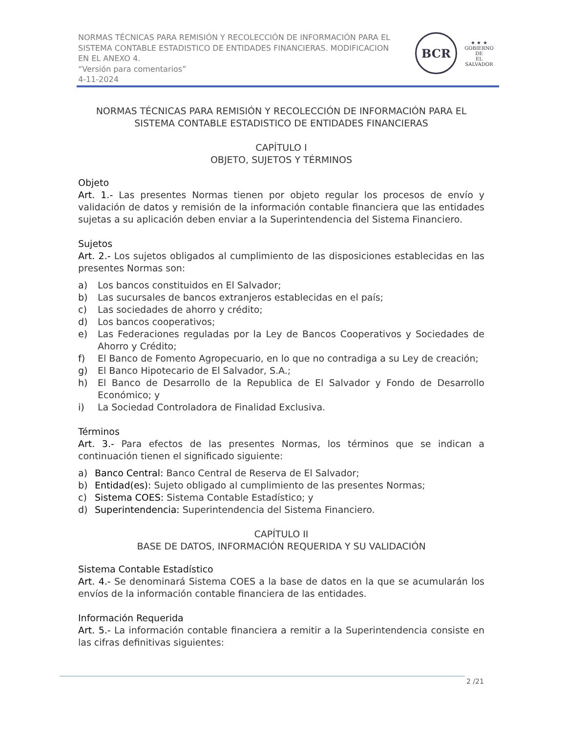NORMAS TÉCNICAS PARA REMISIÓN Y RECOLECCIÓN DE INFORMACIÓN PARA EL
SISTEMA CONTABLE ESTADISTICO DE ENTIDADES FINANCIERAS. MODIFICACION
EN EL ANEXO 4.
“Versión para comentarios”
4-11-2024
BCR
★ ★ ★
GOBIERNO DE
EL SALVADOR
NORMAS TÉCNICAS PARA REMISIÓN Y RECOLECCIÓN DE INFORMACIÓN PARA EL
SISTEMA CONTABLE ESTADISTICO DE ENTIDADES FINANCIERAS
CAPÍTULO I
OBJETO, SUJETOS Y TÉRMINOS
Objeto
Art. 1.- Las presentes Normas tienen por objeto regular los procesos de envío y validación de datos y remisión de la información contable financiera que las entidades sujetas a su aplicación deben enviar a la Superintendencia del Sistema Financiero.
Sujetos
Art. 2.- Los sujetos obligados al cumplimiento de las disposiciones establecidas en las presentes Normas son:
a) Los bancos constituidos en El Salvador;
b) Las sucursales de bancos extranjeros establecidas en el país;
c) Las sociedades de ahorro y crédito;
d) Los bancos cooperativos;
e) Las Federaciones reguladas por la Ley de Bancos Cooperativos y Sociedades de Ahorro y Crédito;
f) El Banco de Fomento Agropecuario, en lo que no contradiga a su Ley de creación;
g) El Banco Hipotecario de El Salvador, S.A.;
h) El Banco de Desarrollo de la Republica de El Salvador y Fondo de Desarrollo Económico; y
i) La Sociedad Controladora de Finalidad Exclusiva.
Términos
Art. 3.- Para efectos de las presentes Normas, los términos que se indican a continuación tienen el significado siguiente:
a) Banco Central: Banco Central de Reserva de El Salvador;
b) Entidad(es): Sujeto obligado al cumplimiento de las presentes Normas;
c) Sistema COES: Sistema Contable Estadístico; y
d) Superintendencia: Superintendencia del Sistema Financiero.
CAPÍTULO II
BASE DE DATOS, INFORMACIÓN REQUERIDA Y SU VALIDACIÓN
Sistema Contable Estadístico
Art. 4.- Se denominará Sistema COES a la base de datos en la que se acumularán los envíos de la información contable financiera de las entidades.
Información Requerida
Art. 5.- La información contable financiera a remitir a la Superintendencia consiste en las cifras definitivas siguientes:
2 /21